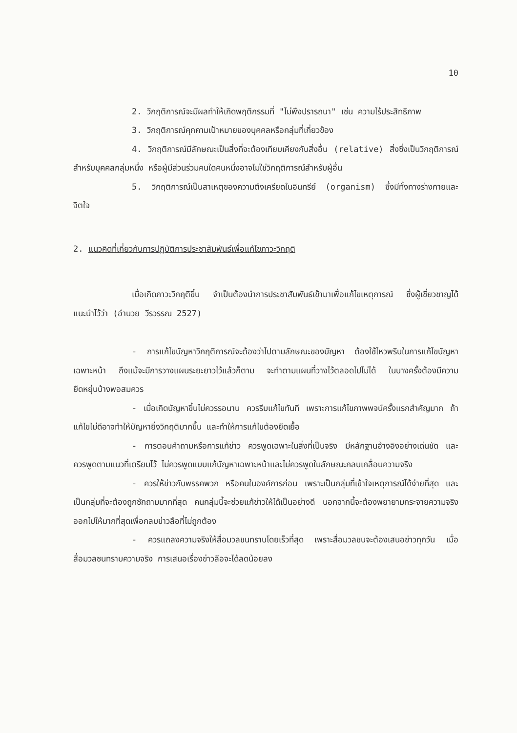10
2. วิกฤติการณ์จะมีผลทำให้เกิดพฤติกรรมที่ "ไม่พึงปรารถนา" เช่น ความไร้ประสิทธิภาพ
3. วิกฤติการณ์คุกคามเป้าหมายของบุคคลหรือกลุ่มที่เกี่ยวข้อง
4. วิกฤติการณ์มีลักษณะเป็นสิ่งที่จะต้องเทียบเคียงกับสิ่งอื่น (relative) สิ่งซึ่งเป็นวิกฤติการณ์สำหรับบุคคลกลุ่มหนึ่ง หรือผู้มีส่วนร่วมคนใดคนหนึ่งอาจไม่ใช่วิกฤติการณ์สำหรับผู้อื่น
5. วิกฤติการณ์เป็นสาเหตุของความตึงเครียดในอินทรีย์ (organism) ซึ่งมีทั้งทางร่างกายและจิตใจ
2. แนวคิดที่เกี่ยวกับการปฏิบัติการประชาสัมพันธ์เพื่อแก้ไขภาวะวิกฤติ
เมื่อเกิดภาวะวิกฤติขึ้น จำเป็นต้องนำการประชาสัมพันธ์เข้ามาเพื่อแก้ไขเหตุการณ์ ซึ่งผู้เชี่ยวชาญได้แนะนำไว้ว่า (อำนวย วีรวรรณ 2527)
- การแก้ไขบัญหาวิกฤติการณ์จะต้องว่าไปตามลักษณะของบัญหา ต้องใช้ไหวพริบในการแก้ไขบัญหาเฉพาะหน้า ถึงแม้จะมีการวางแผนระยะยาวไว้แล้วก็ตาม จะทำตามแผนที่วางไว้ตลอดไปไม่ได้ ในบางครั้งต้องมีความยืดหยุ่นบ้างพอสมควร
- เมื่อเกิดบัญหาขึ้นไม่ควรรอนาน ควรรีบแก้ไขทันที เพราะการแก้ไขภาพพจน์ครั้งแรกสำคัญมาก ถ้าแก้ไขไม่ดีอาจทำให้บัญหายิ่งวิกฤติมากขึ้น และทำให้การแก้ไขต้องยืดเยื้อ
- การตอบคำถามหรือการแก้ข่าว ควรพูดเฉพาะในสิ่งที่เป็นจริง มีหลักฐานอ้างอิงอย่างเด่นชัด และควรพูดตามแนวที่เตรียมไว้ ไม่ควรพูดแบบแก้บัญหาเฉพาะหน้าและไม่ควรพูดในลักษณะกลบเกลื่อนความจริง
- ควรให้ข่าวกับพรรคพวก หรือคนในองค์การก่อน เพราะเป็นกลุ่มที่เข้าใจเหตุการณ์ได้ง่ายที่สุด และเป็นกลุ่มที่จะต้องถูกซักถามมากที่สุด คนกลุ่มนี้จะช่วยแก้ข่าวให้ได้เป็นอย่างดี นอกจากนี้จะต้องพยายามกระจายความจริงออกไปให้มากที่สุดเพื่อกลบข่าวลือที่ไม่ถูกต้อง
- ควรแถลงความจริงให้สื่อมวลชนทราบโดยเร็วที่สุด เพราะสื่อมวลชนจะต้องเสนอข่าวทุกวัน เมื่อสื่อมวลชนทราบความจริง การเสนอเรื่องข่าวลือจะได้ลดน้อยลง